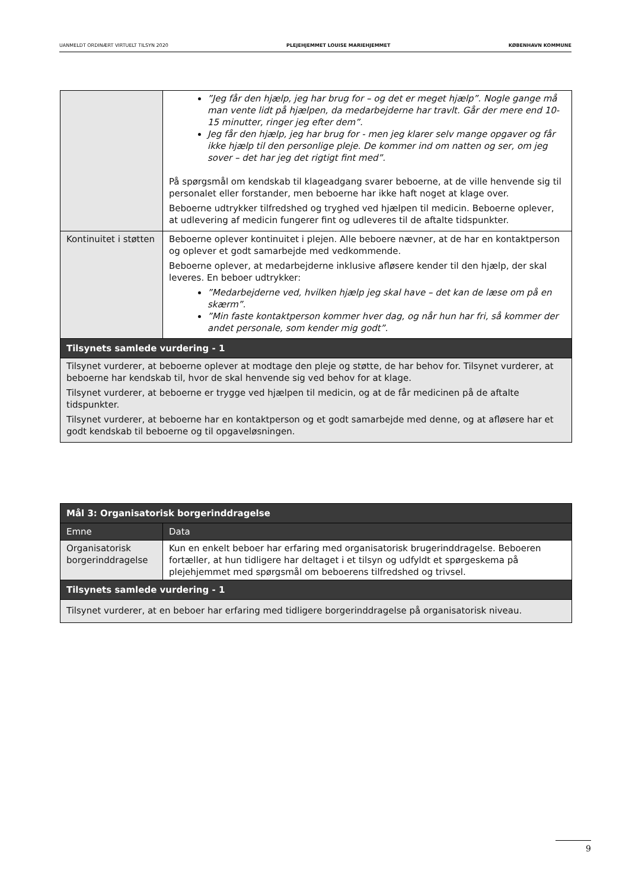UANMELDT ORDINÆRT VIRTUELT TILSYN 2020 PLEJEHJEMMET LOUISE MARIEHJEMMET KØBENHAVN KOMMUNE
| | ”Jeg får den hjælp, jeg har brug for – og det er meget hjælp”. Nogle gange må man vente lidt på hjælpen, da medarbejderne har travlt. Går der mere end 10-15 minutter, ringer jeg efter dem”. Jeg får den hjælp, jeg har brug for - men jeg klarer selv mange opgaver og får ikke hjælp til den personlige pleje. De kommer ind om natten og ser, om jeg sover – det har jeg det rigtigt fint med”. På spørgsmål om kendskab til klageadgang svarer beboerne, at de ville henvende sig til personalet eller forstander, men beboerne har ikke haft noget at klage over. Beboerne udtrykker tilfredshed og tryghed ved hjælpen til medicin. Beboerne oplever, at udlevering af medicin fungerer fint og udleveres til de aftalte tidspunkter. |
| Kontinuitet i støtten | Beboerne oplever kontinuitet i plejen. Alle beboere nævner, at de har en kontaktperson og oplever et godt samarbejde med vedkommende. Beboerne oplever, at medarbejderne inklusive afløsere kender til den hjælp, der skal leveres. En beboer udtrykker: ”Medarbejderne ved, hvilken hjælp jeg skal have – det kan de læse om på en skærm”. ”Min faste kontaktperson kommer hver dag, og når hun har fri, så kommer der andet personale, som kender mig godt”. |
| Tilsynets samlede vurdering - 1 | |
| Tilsynet vurderer, at beboerne oplever at modtage den pleje og støtte, de har behov for. Tilsynet vurderer, at beboerne har kendskab til, hvor de skal henvende sig ved behov for at klage. Tilsynet vurderer, at beboerne er trygge ved hjælpen til medicin, og at de får medicinen på de aftalte tidspunkter. Tilsynet vurderer, at beboerne har en kontaktperson og et godt samarbejde med denne, og at afløsere har et godt kendskab til beboerne og til opgaveløsningen. | |
| Mål 3: Organisatorisk borgerinddragelse | |
| --- | --- |
| Emne | Data |
| Organisatorisk borgerinddragelse | Kun en enkelt beboer har erfaring med organisatorisk brugerinddragelse. Beboeren fortæller, at hun tidligere har deltaget i et tilsyn og udfyldt et spørgeskema på plejehjemmet med spørgsmål om beboerens tilfredshed og trivsel. |
| Tilsynets samlede vurdering - 1 | |
| Tilsynet vurderer, at en beboer har erfaring med tidligere borgerinddragelse på organisatorisk niveau. | |
9